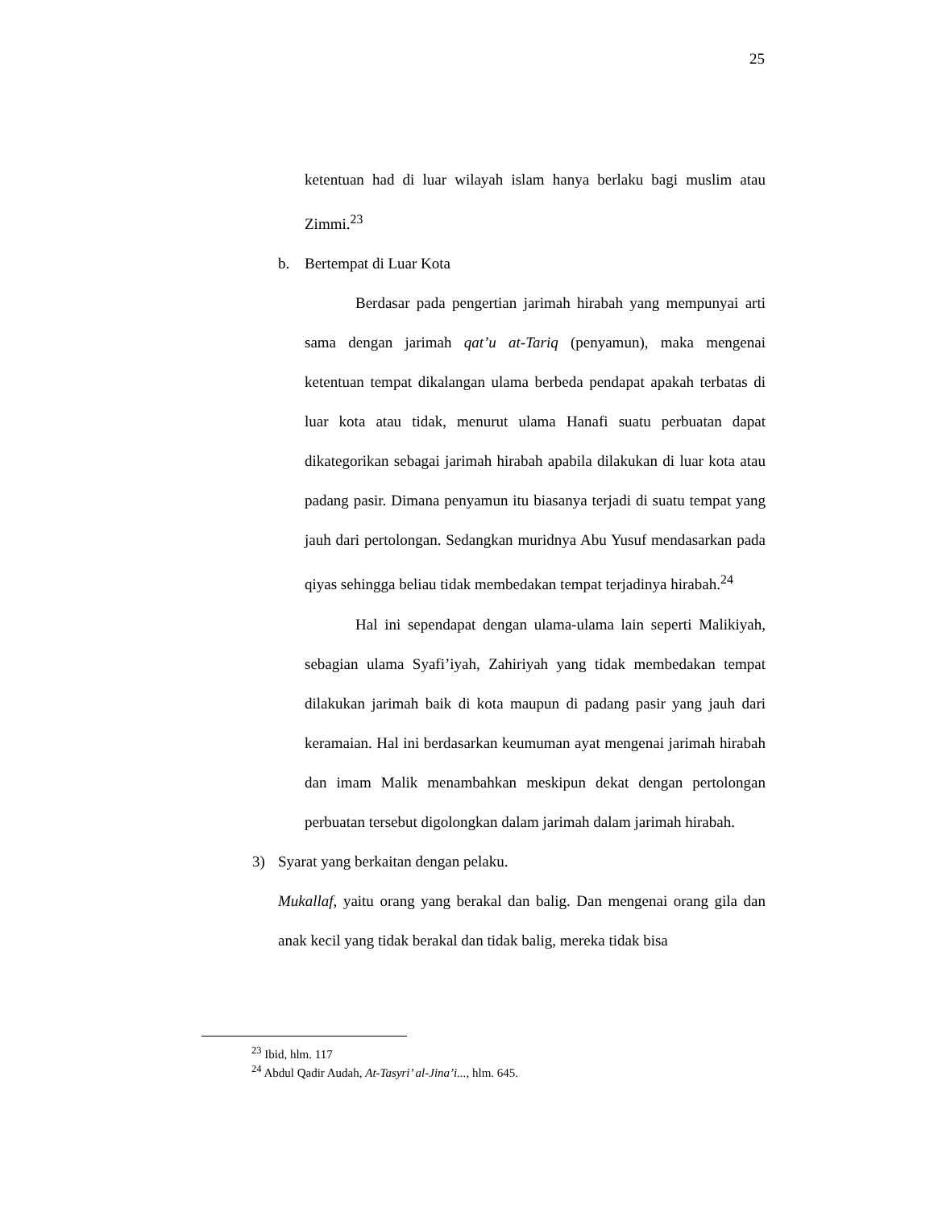25
ketentuan had di luar wilayah islam hanya berlaku bagi muslim atau Zimmi.<sup>23</sup>
b. Bertempat di Luar Kota
Berdasar pada pengertian jarimah hirabah yang mempunyai arti sama dengan jarimah qat’u at-Tariq (penyamun), maka mengenai ketentuan tempat dikalangan ulama berbeda pendapat apakah terbatas di luar kota atau tidak, menurut ulama Hanafi suatu perbuatan dapat dikategorikan sebagai jarimah hirabah apabila dilakukan di luar kota atau padang pasir. Dimana penyamun itu biasanya terjadi di suatu tempat yang jauh dari pertolongan. Sedangkan muridnya Abu Yusuf mendasarkan pada qiyas sehingga beliau tidak membedakan tempat terjadinya hirabah.<sup>24</sup>
Hal ini sependapat dengan ulama-ulama lain seperti Malikiyah, sebagian ulama Syafi’iyah, Zahiriyah yang tidak membedakan tempat dilakukan jarimah baik di kota maupun di padang pasir yang jauh dari keramaian. Hal ini berdasarkan keumuman ayat mengenai jarimah hirabah dan imam Malik menambahkan meskipun dekat dengan pertolongan perbuatan tersebut digolongkan dalam jarimah dalam jarimah hirabah.
3) Syarat yang berkaitan dengan pelaku.
Mukallaf, yaitu orang yang berakal dan balig. Dan mengenai orang gila dan anak kecil yang tidak berakal dan tidak balig, mereka tidak bisa
<sup>23</sup> Ibid, hlm. 117
<sup>24</sup> Abdul Qadir Audah, At-Tasyri’ al-Jina’i..., hlm. 645.